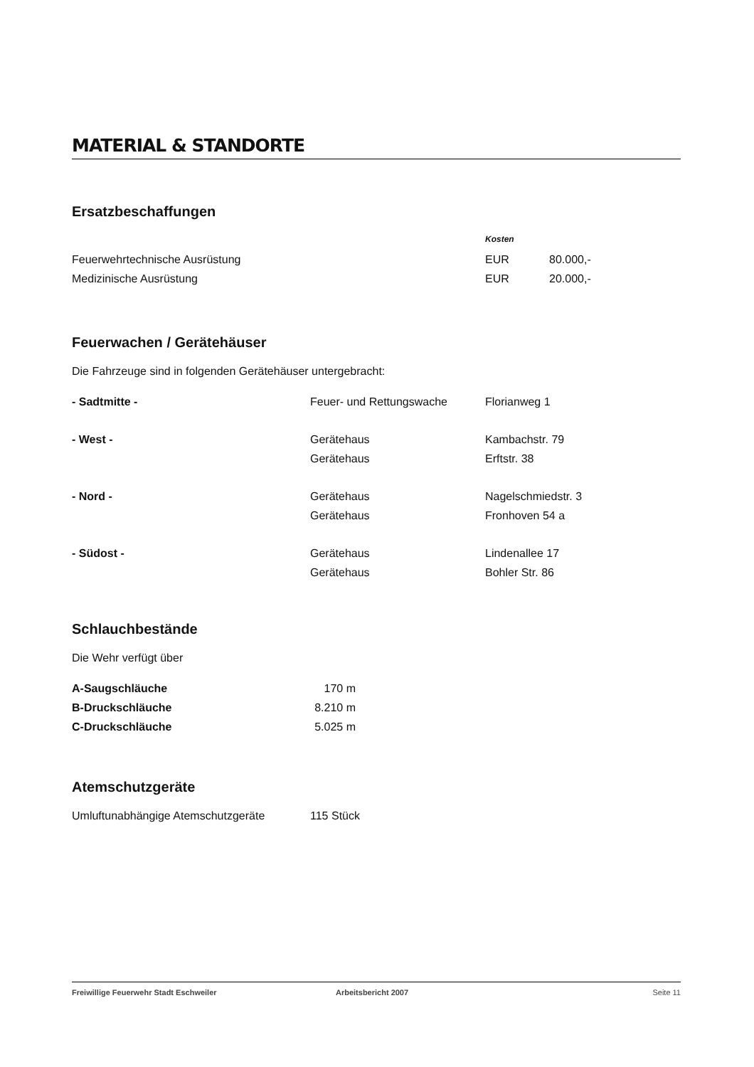MATERIAL & STANDORTE
Ersatzbeschaffungen
| | Kosten | |
| Feuerwehrtechnische Ausrüstung | EUR | 80.000,- |
| Medizinische Ausrüstung | EUR | 20.000,- |
Feuerwachen / Gerätehäuser
Die Fahrzeuge sind in folgenden Gerätehäuser untergebracht:
| - Sadtmitte - | Feuer- und Rettungswache | Florianweg 1 |
| - West - | Gerätehaus | Kambachstr. 79 |
| | Gerätehaus | Erftstr. 38 |
| - Nord - | Gerätehaus | Nagelschmiedstr. 3 |
| | Gerätehaus | Fronhoven 54 a |
| - Südost - | Gerätehaus | Lindenallee 17 |
| | Gerätehaus | Bohler Str. 86 |
Schlauchbestände
Die Wehr verfügt über
| A-Saugschläuche | 170 m |
| B-Druckschläuche | 8.210 m |
| C-Druckschläuche | 5.025 m |
Atemschutzgeräte
| Umluftunabhängige Atemschutzgeräte | 115 Stück |
Freiwillige Feuerwehr Stadt Eschweiler Arbeitsbericht 2007 Seite 11